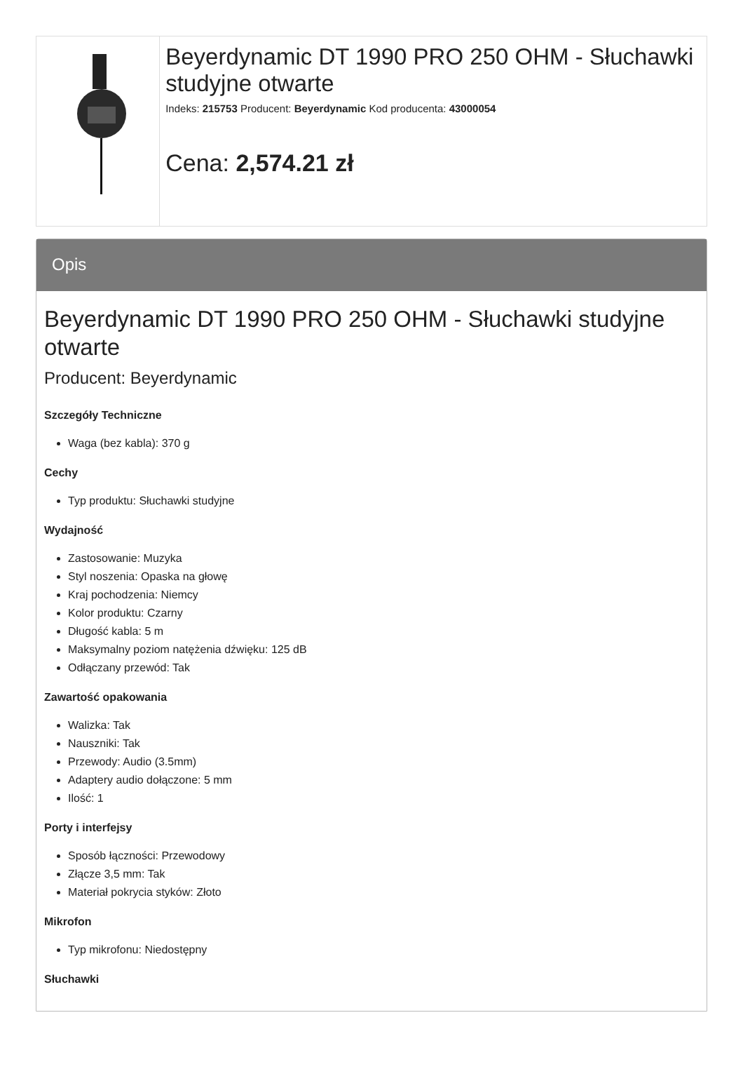Beyerdynamic DT 1990 PRO 250 OHM - Słuchawki studyjne otwarte
Indeks: 215753 Producent: Beyerdynamic Kod producenta: 43000054
Cena: 2,574.21 zł
Opis
Beyerdynamic DT 1990 PRO 250 OHM - Słuchawki studyjne otwarte
Producent: Beyerdynamic
Szczegóły Techniczne
Waga (bez kabla): 370 g
Cechy
Typ produktu: Słuchawki studyjne
Wydajność
Zastosowanie: Muzyka
Styl noszenia: Opaska na głowę
Kraj pochodzenia: Niemcy
Kolor produktu: Czarny
Długość kabla: 5 m
Maksymalny poziom natężenia dźwięku: 125 dB
Odłączany przewód: Tak
Zawartość opakowania
Walizka: Tak
Nauszniki: Tak
Przewody: Audio (3.5mm)
Adaptery audio dołączone: 5 mm
Ilość: 1
Porty i interfejsy
Sposób łączności: Przewodowy
Złącze 3,5 mm: Tak
Materiał pokrycia styków: Złoto
Mikrofon
Typ mikrofonu: Niedostępny
Słuchawki